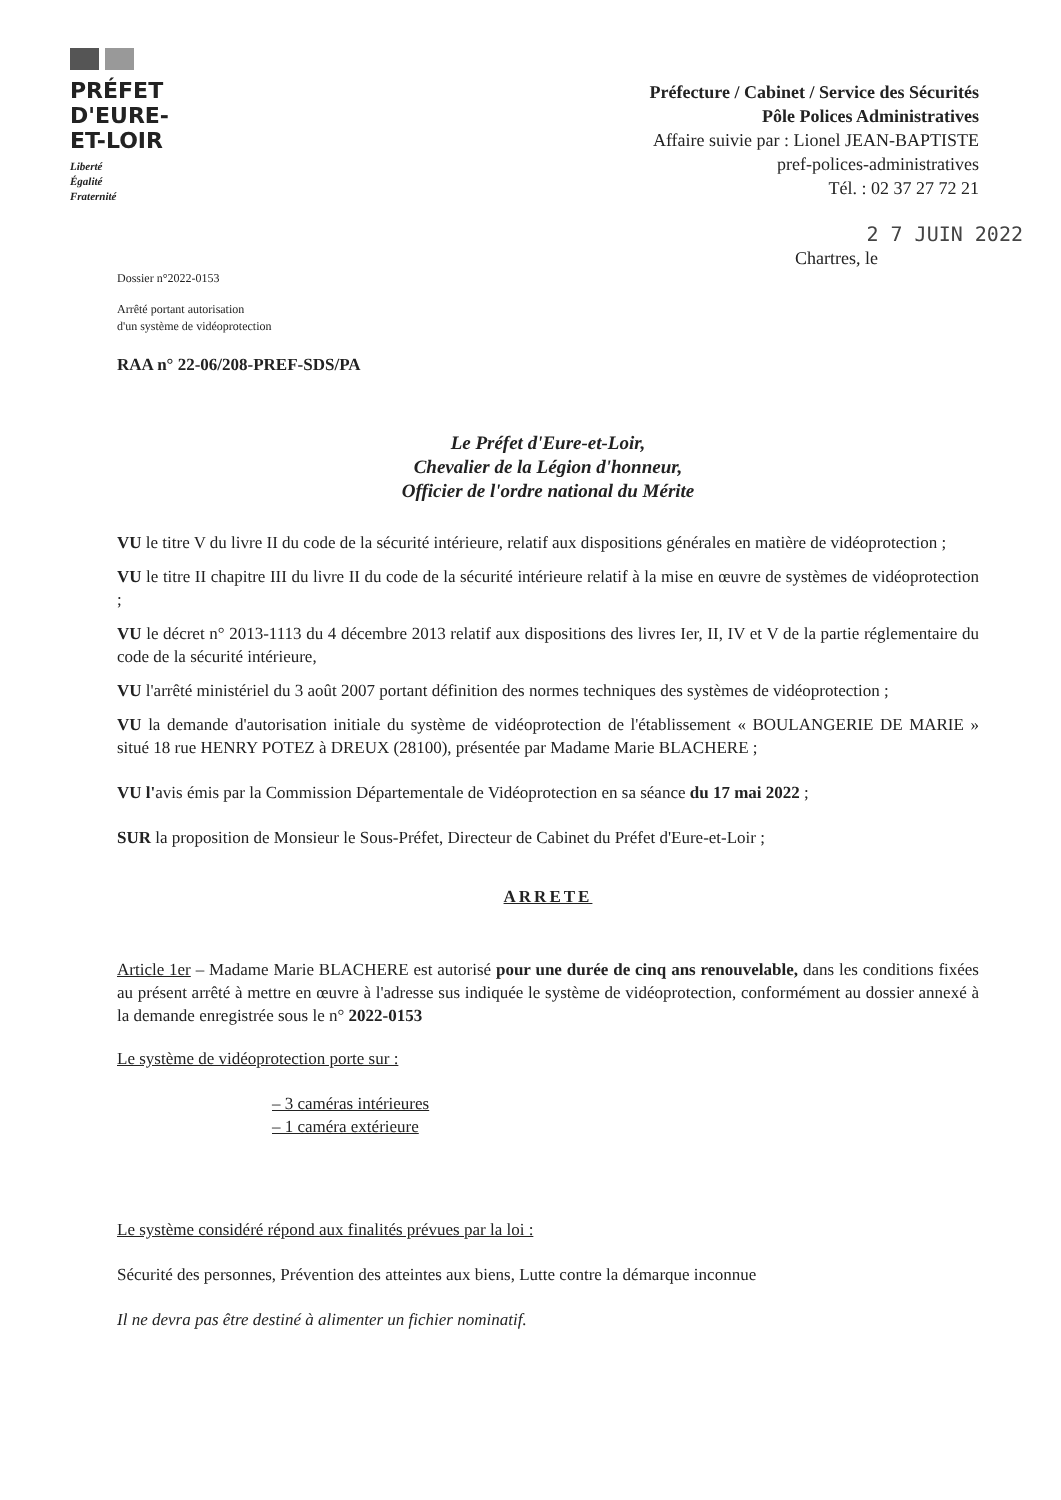PRÉFET
D'EURE-
ET-LOIR
Liberté
Égalité
Fraternité
Préfecture / Cabinet / Service des Sécurités
Pôle Polices Administratives
Affaire suivie par : Lionel JEAN-BAPTISTE
pref-polices-administratives
Tél. : 02 37 27 72 21
2 7 JUIN 2022
Chartres, le
Dossier n°2022-0153
Arrêté portant autorisation
d'un système de vidéoprotection
RAA n° 22-06/208-PREF-SDS/PA
Le Préfet d'Eure-et-Loir,
Chevalier de la Légion d'honneur,
Officier de l'ordre national du Mérite
VU le titre V du livre II du code de la sécurité intérieure, relatif aux dispositions générales en matière de vidéoprotection ;
VU le titre II chapitre III du livre II du code de la sécurité intérieure relatif à la mise en œuvre de systèmes de vidéoprotection ;
VU le décret n° 2013-1113 du 4 décembre 2013 relatif aux dispositions des livres Ier, II, IV et V de la partie réglementaire du code de la sécurité intérieure,
VU l'arrêté ministériel du 3 août 2007 portant définition des normes techniques des systèmes de vidéoprotection ;
VU la demande d'autorisation initiale du système de vidéoprotection de l'établissement « BOULANGERIE DE MARIE » situé 18 rue HENRY POTEZ à DREUX (28100), présentée par Madame Marie BLACHERE ;
VU l'avis émis par la Commission Départementale de Vidéoprotection en sa séance du 17 mai 2022 ;
SUR la proposition de Monsieur le Sous-Préfet, Directeur de Cabinet du Préfet d'Eure-et-Loir ;
ARRETE
Article 1er – Madame Marie BLACHERE est autorisé pour une durée de cinq ans renouvelable, dans les conditions fixées au présent arrêté à mettre en œuvre à l'adresse sus indiquée le système de vidéoprotection, conformément au dossier annexé à la demande enregistrée sous le n° 2022-0153
Le système de vidéoprotection porte sur :
– 3 caméras intérieures
– 1 caméra extérieure
Le système considéré répond aux finalités prévues par la loi :
Sécurité des personnes, Prévention des atteintes aux biens, Lutte contre la démarque inconnue
Il ne devra pas être destiné à alimenter un fichier nominatif.